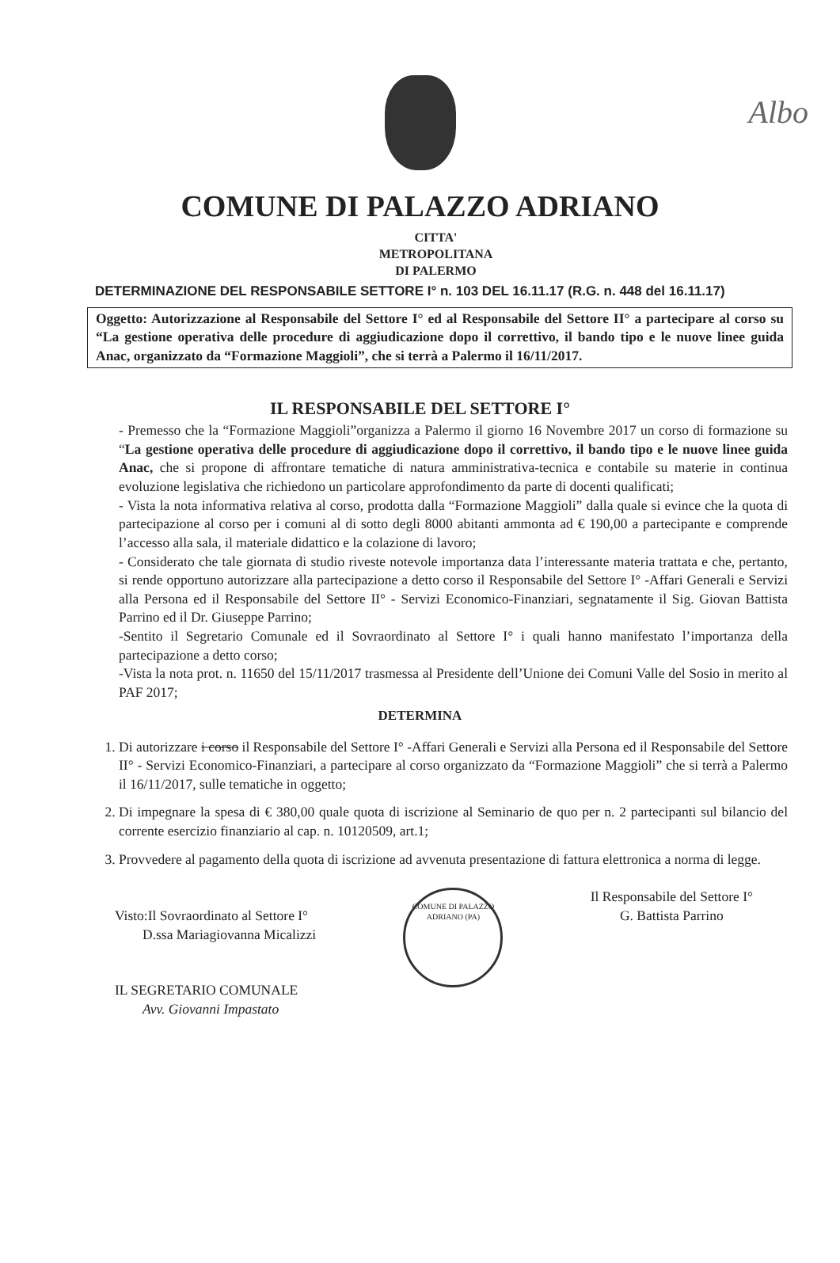Albo
COMUNE DI PALAZZO ADRIANO
CITTA'
METROPOLITANA
DI PALERMO
DETERMINAZIONE DEL RESPONSABILE SETTORE I° n. 103 DEL 16.11.17 (R.G. n. 448 del 16.11.17)
Oggetto: Autorizzazione al Responsabile del Settore I° ed al Responsabile del Settore II° a partecipare al corso su “La gestione operativa delle procedure di aggiudicazione dopo il correttivo, il bando tipo e le nuove linee guida Anac, organizzato da “Formazione Maggioli”, che si terrà a Palermo il 16/11/2017.
IL RESPONSABILE DEL SETTORE I°
- Premesso che la “Formazione Maggioli”organizza a Palermo il giorno 16 Novembre 2017 un corso di formazione su “La gestione operativa delle procedure di aggiudicazione dopo il correttivo, il bando tipo e le nuove linee guida Anac, che si propone di affrontare tematiche di natura amministrativa-tecnica e contabile su materie in continua evoluzione legislativa che richiedono un particolare approfondimento da parte di docenti qualificati;
- Vista la nota informativa relativa al corso, prodotta dalla “Formazione Maggioli” dalla quale si evince che la quota di partecipazione al corso per i comuni al di sotto degli 8000 abitanti ammonta ad € 190,00 a partecipante e comprende l’accesso alla sala, il materiale didattico e la colazione di lavoro;
- Considerato che tale giornata di studio riveste notevole importanza data l’interessante materia trattata e che, pertanto, si rende opportuno autorizzare alla partecipazione a detto corso il Responsabile del Settore I° -Affari Generali e Servizi alla Persona ed il Responsabile del Settore II° - Servizi Economico-Finanziari, segnatamente il Sig. Giovan Battista Parrino ed il Dr. Giuseppe Parrino;
-Sentito il Segretario Comunale ed il Sovraordinato al Settore I° i quali hanno manifestato l’importanza della partecipazione a detto corso;
-Vista la nota prot. n. 11650 del 15/11/2017 trasmessa al Presidente dell’Unione dei Comuni Valle del Sosio in merito al PAF 2017;
DETERMINA
1. Di autorizzare i corso il Responsabile del Settore I° -Affari Generali e Servizi alla Persona ed il Responsabile del Settore II° - Servizi Economico-Finanziari, a partecipare al corso organizzato da “Formazione Maggioli” che si terrà a Palermo il 16/11/2017, sulle tematiche in oggetto;
2. Di impegnare la spesa di € 380,00 quale quota di iscrizione al Seminario de quo per n. 2 partecipanti sul bilancio del corrente esercizio finanziario al cap. n. 10120509, art.1;
3. Provvedere al pagamento della quota di iscrizione ad avvenuta presentazione di fattura elettronica a norma di legge.
Visto:Il Sovraordinato al Settore I°
D.ssa Mariagiovanna Micalizzi
IL SEGRETARIO COMUNALE
Avv. Giovanni Impastato
COMUNE DI PALAZZO ADRIANO (PA)
Il Responsabile del Settore I°
G. Battista Parrino